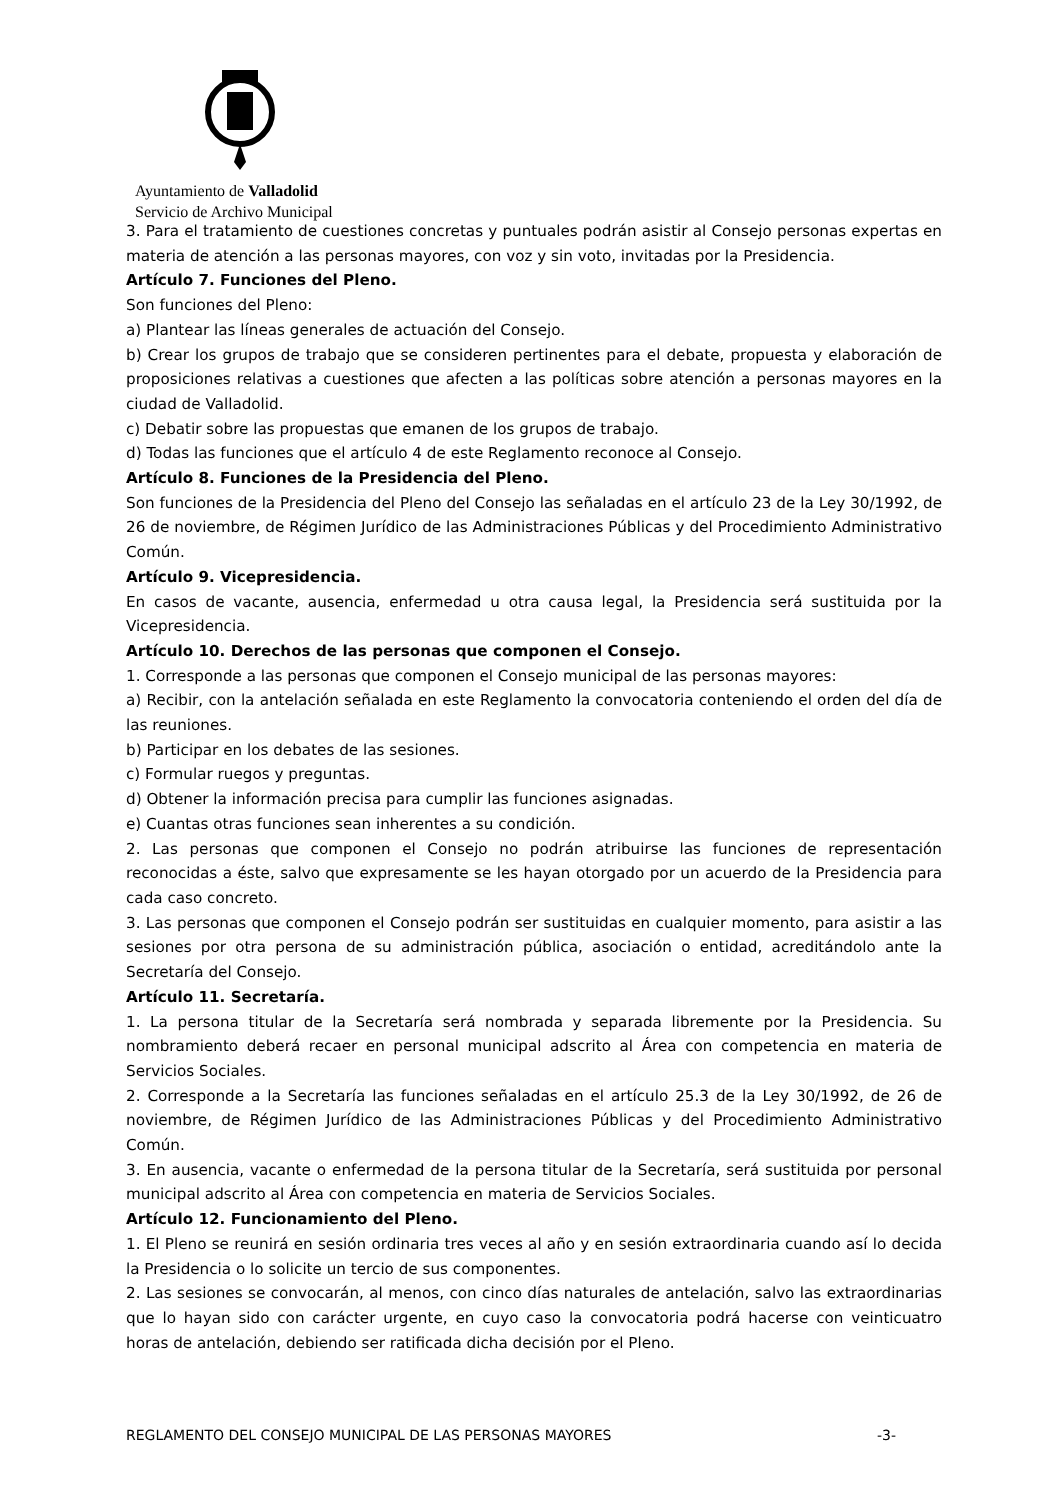Ayuntamiento de Valladolid
Servicio de Archivo Municipal
3. Para el tratamiento de cuestiones concretas y puntuales podrán asistir al Consejo personas expertas en materia de atención a las personas mayores, con voz y sin voto, invitadas por la Presidencia.
Artículo 7. Funciones del Pleno.
Son funciones del Pleno:
a) Plantear las líneas generales de actuación del Consejo.
b) Crear los grupos de trabajo que se consideren pertinentes para el debate, propuesta y elaboración de proposiciones relativas a cuestiones que afecten a las políticas sobre atención a personas mayores en la ciudad de Valladolid.
c) Debatir sobre las propuestas que emanen de los grupos de trabajo.
d) Todas las funciones que el artículo 4 de este Reglamento reconoce al Consejo.
Artículo 8. Funciones de la Presidencia del Pleno.
Son funciones de la Presidencia del Pleno del Consejo las señaladas en el artículo 23 de la Ley 30/1992, de 26 de noviembre, de Régimen Jurídico de las Administraciones Públicas y del Procedimiento Administrativo Común.
Artículo 9. Vicepresidencia.
En casos de vacante, ausencia, enfermedad u otra causa legal, la Presidencia será sustituida por la Vicepresidencia.
Artículo 10. Derechos de las personas que componen el Consejo.
1. Corresponde a las personas que componen el Consejo municipal de las personas mayores:
a) Recibir, con la antelación señalada en este Reglamento la convocatoria conteniendo el orden del día de las reuniones.
b) Participar en los debates de las sesiones.
c) Formular ruegos y preguntas.
d) Obtener la información precisa para cumplir las funciones asignadas.
e) Cuantas otras funciones sean inherentes a su condición.
2. Las personas que componen el Consejo no podrán atribuirse las funciones de representación reconocidas a éste, salvo que expresamente se les hayan otorgado por un acuerdo de la Presidencia para cada caso concreto.
3. Las personas que componen el Consejo podrán ser sustituidas en cualquier momento, para asistir a las sesiones por otra persona de su administración pública, asociación o entidad, acreditándolo ante la Secretaría del Consejo.
Artículo 11. Secretaría.
1. La persona titular de la Secretaría será nombrada y separada libremente por la Presidencia. Su nombramiento deberá recaer en personal municipal adscrito al Área con competencia en materia de Servicios Sociales.
2. Corresponde a la Secretaría las funciones señaladas en el artículo 25.3 de la Ley 30/1992, de 26 de noviembre, de Régimen Jurídico de las Administraciones Públicas y del Procedimiento Administrativo Común.
3. En ausencia, vacante o enfermedad de la persona titular de la Secretaría, será sustituida por personal municipal adscrito al Área con competencia en materia de Servicios Sociales.
Artículo 12. Funcionamiento del Pleno.
1. El Pleno se reunirá en sesión ordinaria tres veces al año y en sesión extraordinaria cuando así lo decida la Presidencia o lo solicite un tercio de sus componentes.
2. Las sesiones se convocarán, al menos, con cinco días naturales de antelación, salvo las extraordinarias que lo hayan sido con carácter urgente, en cuyo caso la convocatoria podrá hacerse con veinticuatro horas de antelación, debiendo ser ratificada dicha decisión por el Pleno.
REGLAMENTO DEL CONSEJO MUNICIPAL DE LAS PERSONAS MAYORES -3-